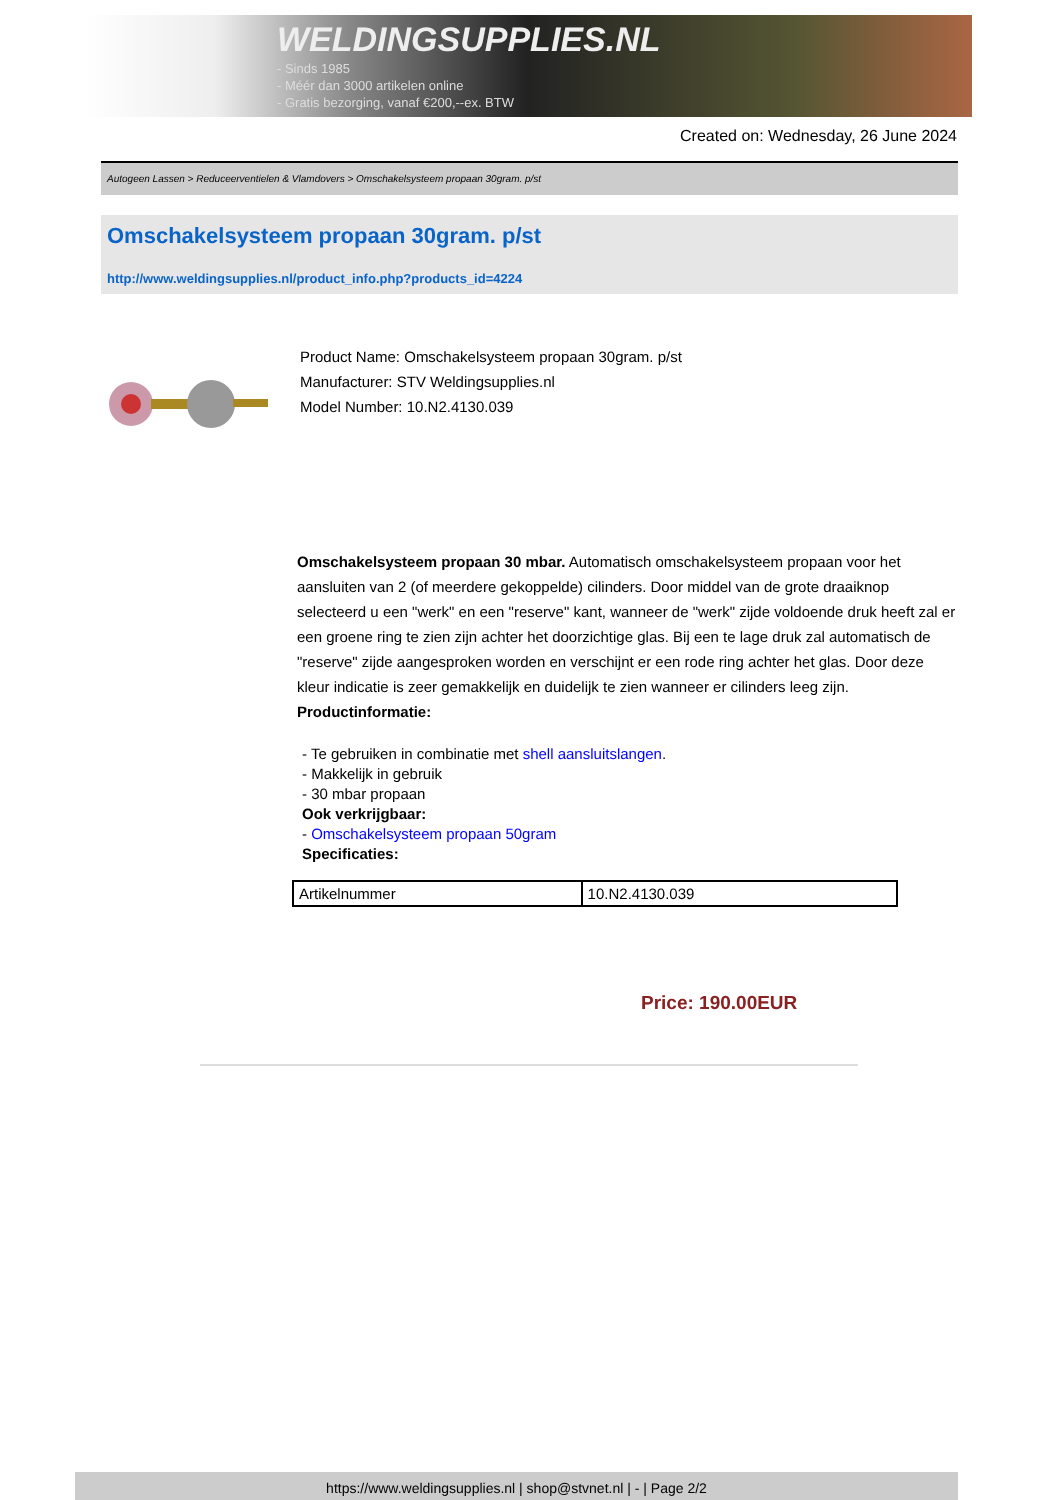WELDINGSUPPLIES.NL
- Sinds 1985
- Méér dan 3000 artikelen online
- Gratis bezorging, vanaf €200,--ex. BTW
Created on: Wednesday, 26 June 2024
Autogeen Lassen > Reduceerventielen & Vlamdovers > Omschakelsysteem propaan 30gram. p/st
Omschakelsysteem propaan 30gram. p/st
http://www.weldingsupplies.nl/product_info.php?products_id=4224
Product Name: Omschakelsysteem propaan 30gram. p/st
Manufacturer: STV Weldingsupplies.nl
Model Number: 10.N2.4130.039
Omschakelsysteem propaan 30 mbar. Automatisch omschakelsysteem propaan voor het aansluiten van 2 (of meerdere gekoppelde) cilinders. Door middel van de grote draaiknop selecteerd u een "werk" en een "reserve" kant, wanneer de "werk" zijde voldoende druk heeft zal er een groene ring te zien zijn achter het doorzichtige glas. Bij een te lage druk zal automatisch de "reserve" zijde aangesproken worden en verschijnt er een rode ring achter het glas. Door deze kleur indicatie is zeer gemakkelijk en duidelijk te zien wanneer er cilinders leeg zijn.
Productinformatie:
- Te gebruiken in combinatie met shell aansluitslangen.
- Makkelijk in gebruik
- 30 mbar propaan
Ook verkrijgbaar:
- Omschakelsysteem propaan 50gram
Specificaties:
| Artikelnummer | 10.N2.4130.039 |
Price: 190.00EUR
https://www.weldingsupplies.nl | shop@stvnet.nl | - | Page 2/2